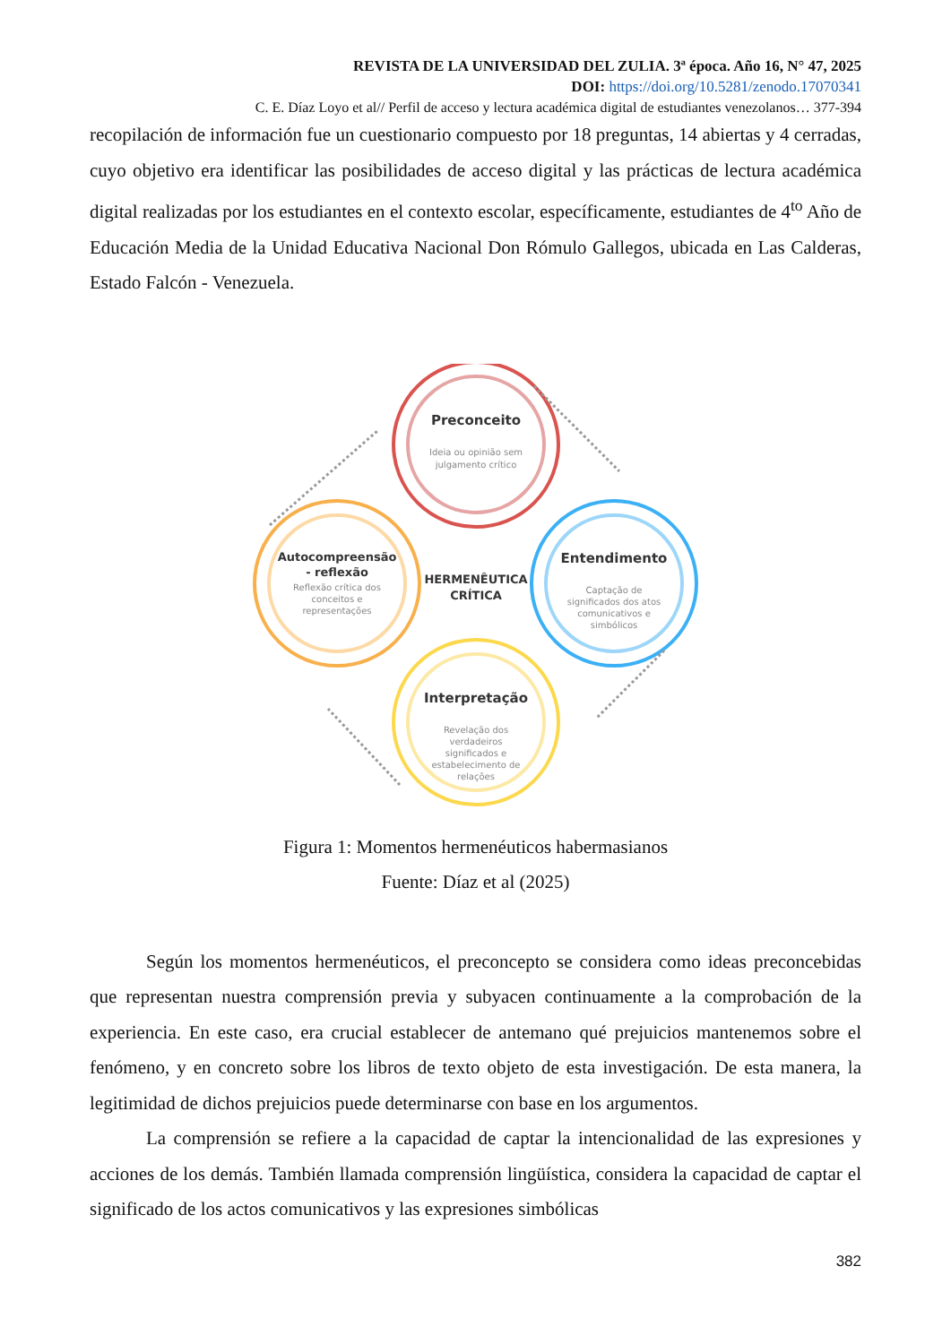REVISTA DE LA UNIVERSIDAD DEL ZULIA. 3ª época. Año 16, N° 47, 2025
DOI: https://doi.org/10.5281/zenodo.17070341
C. E. Díaz Loyo et al// Perfil de acceso y lectura académica digital de estudiantes venezolanos… 377-394
recopilación de información fue un cuestionario compuesto por 18 preguntas, 14 abiertas y 4 cerradas, cuyo objetivo era identificar las posibilidades de acceso digital y las prácticas de lectura académica digital realizadas por los estudiantes en el contexto escolar, específicamente, estudiantes de 4<sup>to</sup> Año de Educación Media de la Unidad Educativa Nacional Don Rómulo Gallegos, ubicada en Las Calderas, Estado Falcón - Venezuela.
Preconceito
Ideia ou opinião sem
julgamento crítico
Entendimento
Captação de
significados dos atos
comunicativos e
simbólicos
Interpretação
Revelação dos
verdadeiros
significados e
estabelecimento de
relações
Autocompreensão
- reflexão
Reflexão crítica dos
conceitos e
representações
HERMENÊUTICA
CRÍTICA
Figura 1: Momentos hermenéuticos habermasianos
Fuente: Díaz et al (2025)
Según los momentos hermenéuticos, el preconcepto se considera como ideas preconcebidas que representan nuestra comprensión previa y subyacen continuamente a la comprobación de la experiencia. En este caso, era crucial establecer de antemano qué prejuicios mantenemos sobre el fenómeno, y en concreto sobre los libros de texto objeto de esta investigación. De esta manera, la legitimidad de dichos prejuicios puede determinarse con base en los argumentos.
La comprensión se refiere a la capacidad de captar la intencionalidad de las expresiones y acciones de los demás. También llamada comprensión lingüística, considera la capacidad de captar el significado de los actos comunicativos y las expresiones simbólicas
382